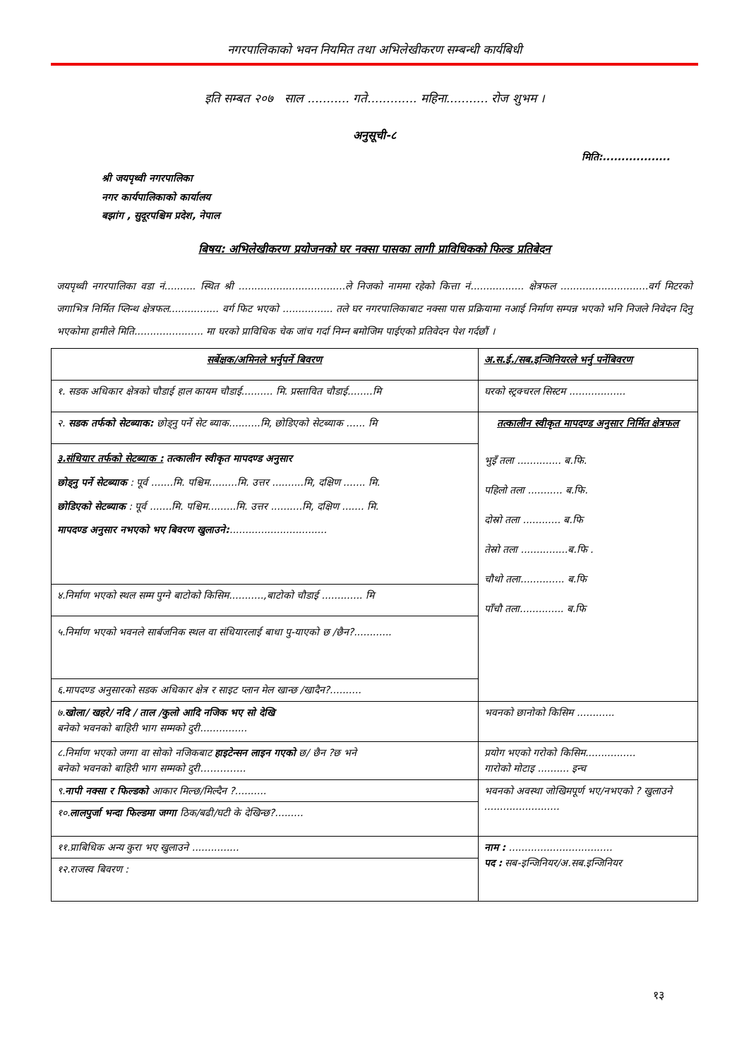नगरपालिकाको भवन नियमित तथा अभिलेखीकरण सम्बन्धी कार्यबिधी
इति सम्बत २०७ साल ........... गते............. महिना........... रोज शुभम ।
अनुसूची-८
मिति:..................
श्री जयपृथ्वी नगरपालिका
नगर कार्यपालिकाको कार्यालय
बझांग , सुदूरपश्चिम प्रदेश, नेपाल
बिषय: अभिलेखीकरण प्रयोजनको घर नक्सा पासका लागी प्राविधिकको फिल्ड प्रतिबेदन
जयपृथ्वी नगरपालिका वडा नं.......... स्थित श्री ..................................ले निजको नाममा रहेको कित्ता नं................. क्षेत्रफल ............................वर्ग मिटरको जगाभित्र निर्मित प्लिन्थ क्षेत्रफल................ वर्ग फिट भएको ................ तले घर नगरपालिकाबाट नक्सा पास प्रक्रियामा नआई निर्माण सम्पन्न भएको भनि निजले निवेदन दिनु भएकोमा हामीले मिति...................... मा घरको प्राविधिक चेक जांच गर्दा निम्न बमोजिम पाईएको प्रतिवेदन पेश गर्दछौं ।
| सर्बेक्षक/अमिनले भर्नुपर्ने बिवरण | अ.स.ई./सब.इन्जिनियरले भर्नु पर्नेबिवरण |
| १. सडक अधिकार क्षेत्रको चौडाई हाल कायम चौडाई.......... मि. प्रस्तावित चौडाई........मि | घरको स्ट्रक्चरल सिस्टम .................. |
| २. सडक तर्फको सेटब्याक: छोड्नु पर्ने सेट ब्याक..........मि, छोडिएको सेटब्याक ...... मि | तत्कालीन स्वीकृत मापदण्ड अनुसार निर्मित क्षेत्रफल भुइँ तला .............. ब.फि. पहिलो तला ........... ब.फि. दोस्रो तला ............ ब.फि तेस्रो तला ...............ब.फि . चौथो तला.............. ब.फि पाँचौ तला.............. ब.फि |
| ३.संधियार तर्फको सेटब्याक : तत्कालीन स्वीकृत मापदण्ड अनुसार छोड्नु पर्ने सेटब्याक : पूर्व .......मि. पश्चिम.........मि. उत्तर ..........मि, दक्षिण ....... मि. छोडिएको सेटब्याक : पूर्व .......मि. पश्चिम.........मि. उत्तर ..........मि, दक्षिण ....... मि. मापदण्ड अनुसार नभएको भए बिवरण खुलाउने: ............................... | |
| ४.निर्माण भएको स्थल सम्म पुग्ने बाटोको किसिम...........,बाटोको चौडाई ............. मि | |
| ५.निर्माण भएको भवनले सार्बजनिक स्थल वा संधियारलाई बाधा पु-याएको छ /छैन?............ | |
| ६.मापदण्ड अनुसारको सडक अधिकार क्षेत्र र साइट प्लान मेल खान्छ /खादैन?.......... | |
| ७. खोला/ खहरे/ नदि / ताल /कुलो आदि नजिक भए सो देखि बनेको भवनको बाहिरी भाग सम्मको दुरी............... | भवनको छानोको किसिम ............ |
| ८.निर्माण भएको जग्गा वा सोको नजिकबाट हाइटेन्सन लाइन गएको छ/ छैन ?छ भने बनेको भवनको बाहिरी भाग सम्मको दुरी………….. | प्रयोग भएको गरोको किसिम................ गारोको मोटाइ .......... इन्च |
| ९. नापी नक्सा र फिल्डको आकार मिल्छ/मिल्दैन ?.......... | भवनको अवस्था जोखिमपूर्ण भए/नभएको ? खुलाउने ........................ |
| १०. लालपुर्जा भन्दा फिल्डमा जग्गा ठिक/बढी/घटी के देखिन्छ?......... | |
| ११.प्राबिधिक अन्य कुरा भए खुलाउने ............... | नाम : ................................. पद : सब-इन्जिनियर/अ.सब.इन्जिनियर |
| १२.राजस्व बिवरण : | |
१३